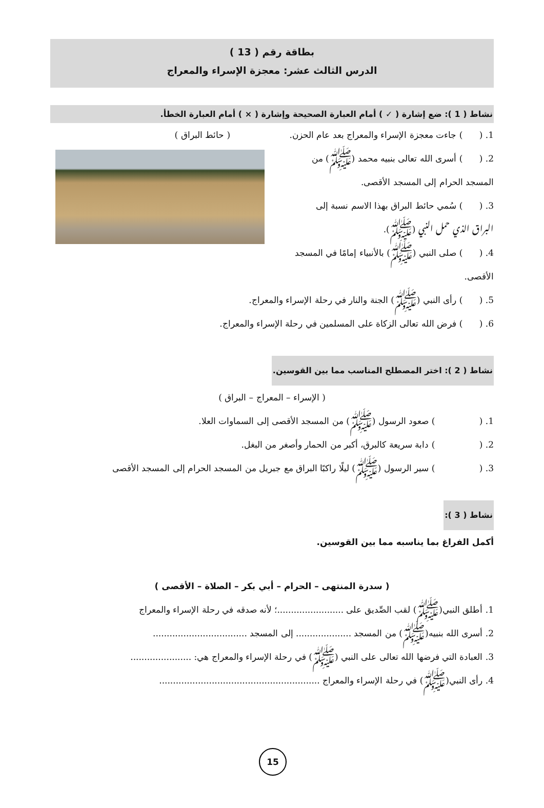بطاقة رقم ( 13 )
الدرس الثالث عشر: معجزة الإسراء والمعراج
نشاط ( 1 ): ضع إشارة ( ✓ ) أمام العبارة الصحيحة وإشارة ( × ) أمام العبارة الخطأ.
1. ( ) جاءت معجزة الإسراء والمعراج بعد عام الحزن. ( حائط البراق )
2. ( ) أسرى الله تعالى بنبيه محمد (ﷺ) من
المسجد الحرام إلى المسجد الأقصى.
3. ( ) سُمي حائط البراق بهذا الاسم نسبة إلى
البراق الذي حمل النبي (ﷺ).
4. ( ) صلى النبي (ﷺ) بالأنبياء إمامًا في المسجد الأقصى.
5. ( ) رأى النبي (ﷺ) الجنة والنار في رحلة الإسراء والمعراج.
6. ( ) فرض الله تعالى الزكاة على المسلمين في رحلة الإسراء والمعراج.
نشاط ( 2 ): اختر المصطلح المناسب مما بين القوسين.
( الإسراء – المعراج – البراق )
1. ( ) صعود الرسول (ﷺ) من المسجد الأقصى إلى السماوات العلا.
2. ( ) دابة سريعة كالبرق، أكبر من الحمار وأصغر من البغل.
3. ( ) سير الرسول (ﷺ) ليلًا راكبًا البراق مع جبريل من المسجد الحرام إلى المسجد الأقصى
نشاط ( 3 ):
أكمل الفراغ بما يناسبه مما بين القوسين.
( سدرة المنتهى – الحرام – أبي بكر – الصلاة – الأقصى )
1. أطلق النبي(ﷺ) لقب الصِّديق على ........................؛ لأنه صدقه في رحلة الإسراء والمعراج
2. أسرى الله بنبيه(ﷺ) من المسجد .................... إلى المسجد ..................................
3. العبادة التي فرضها الله تعالى على النبي (ﷺ) في رحلة الإسراء والمعراج هي: ......................
4. رأى النبي(ﷺ) في رحلة الإسراء والمعراج ..........................................................
15